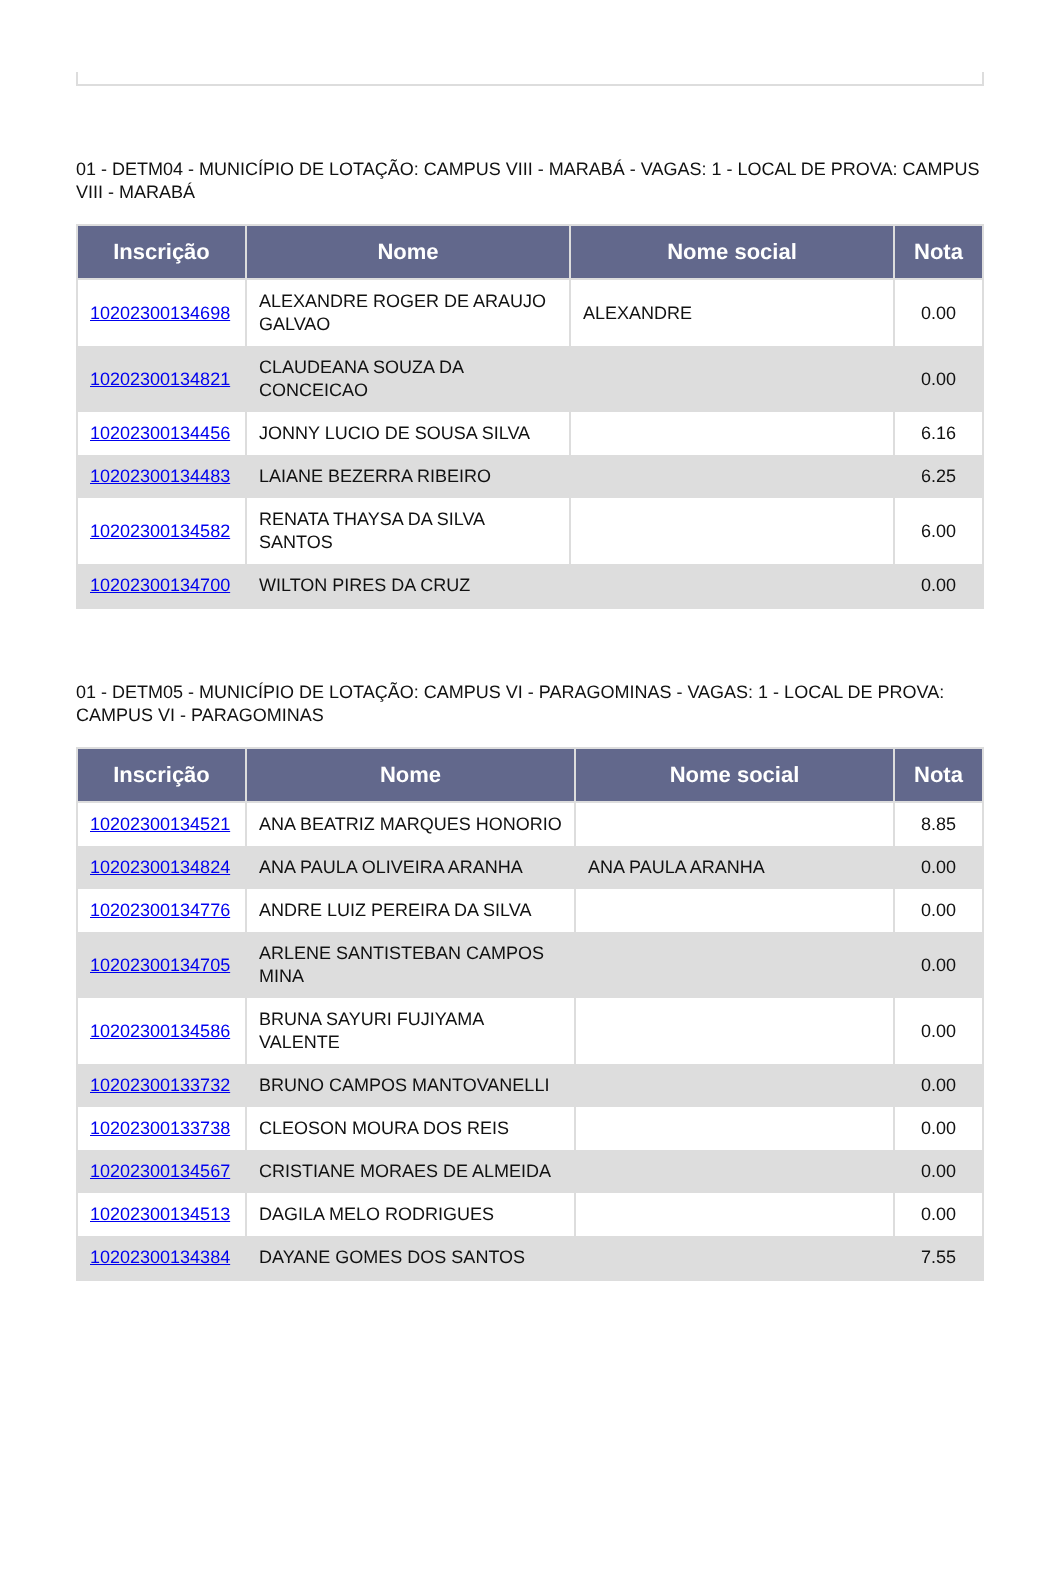01 - DETM04 - MUNICÍPIO DE LOTAÇÃO: CAMPUS VIII - MARABÁ - VAGAS: 1 - LOCAL DE PROVA: CAMPUS VIII - MARABÁ
| Inscrição | Nome | Nome social | Nota |
| --- | --- | --- | --- |
| 10202300134698 | ALEXANDRE ROGER DE ARAUJO GALVAO | ALEXANDRE | 0.00 |
| 10202300134821 | CLAUDEANA SOUZA DA CONCEICAO | | 0.00 |
| 10202300134456 | JONNY LUCIO DE SOUSA SILVA | | 6.16 |
| 10202300134483 | LAIANE BEZERRA RIBEIRO | | 6.25 |
| 10202300134582 | RENATA THAYSA DA SILVA SANTOS | | 6.00 |
| 10202300134700 | WILTON PIRES DA CRUZ | | 0.00 |
01 - DETM05 - MUNICÍPIO DE LOTAÇÃO: CAMPUS VI - PARAGOMINAS - VAGAS: 1 - LOCAL DE PROVA: CAMPUS VI - PARAGOMINAS
| Inscrição | Nome | Nome social | Nota |
| --- | --- | --- | --- |
| 10202300134521 | ANA BEATRIZ MARQUES HONORIO | | 8.85 |
| 10202300134824 | ANA PAULA OLIVEIRA ARANHA | ANA PAULA ARANHA | 0.00 |
| 10202300134776 | ANDRE LUIZ PEREIRA DA SILVA | | 0.00 |
| 10202300134705 | ARLENE SANTISTEBAN CAMPOS MINA | | 0.00 |
| 10202300134586 | BRUNA SAYURI FUJIYAMA VALENTE | | 0.00 |
| 10202300133732 | BRUNO CAMPOS MANTOVANELLI | | 0.00 |
| 10202300133738 | CLEOSON MOURA DOS REIS | | 0.00 |
| 10202300134567 | CRISTIANE MORAES DE ALMEIDA | | 0.00 |
| 10202300134513 | DAGILA MELO RODRIGUES | | 0.00 |
| 10202300134384 | DAYANE GOMES DOS SANTOS | | 7.55 |